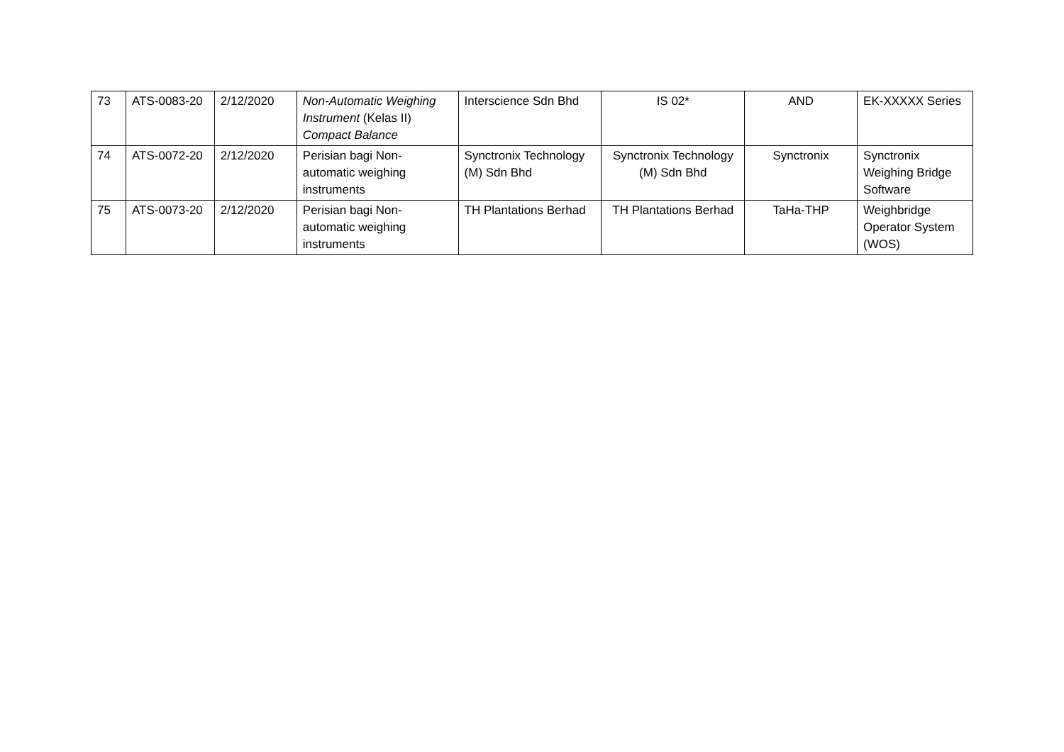| 73 | ATS-0083-20 | 2/12/2020 | Non-Automatic Weighing Instrument (Kelas II) Compact Balance | Interscience Sdn Bhd | IS 02* | AND | EK-XXXXX Series |
| 74 | ATS-0072-20 | 2/12/2020 | Perisian bagi Non-automatic weighing instruments | Synctronix Technology (M) Sdn Bhd | Synctronix Technology (M) Sdn Bhd | Synctronix | Synctronix Weighing Bridge Software |
| 75 | ATS-0073-20 | 2/12/2020 | Perisian bagi Non-automatic weighing instruments | TH Plantations Berhad | TH Plantations Berhad | TaHa-THP | Weighbridge Operator System (WOS) |